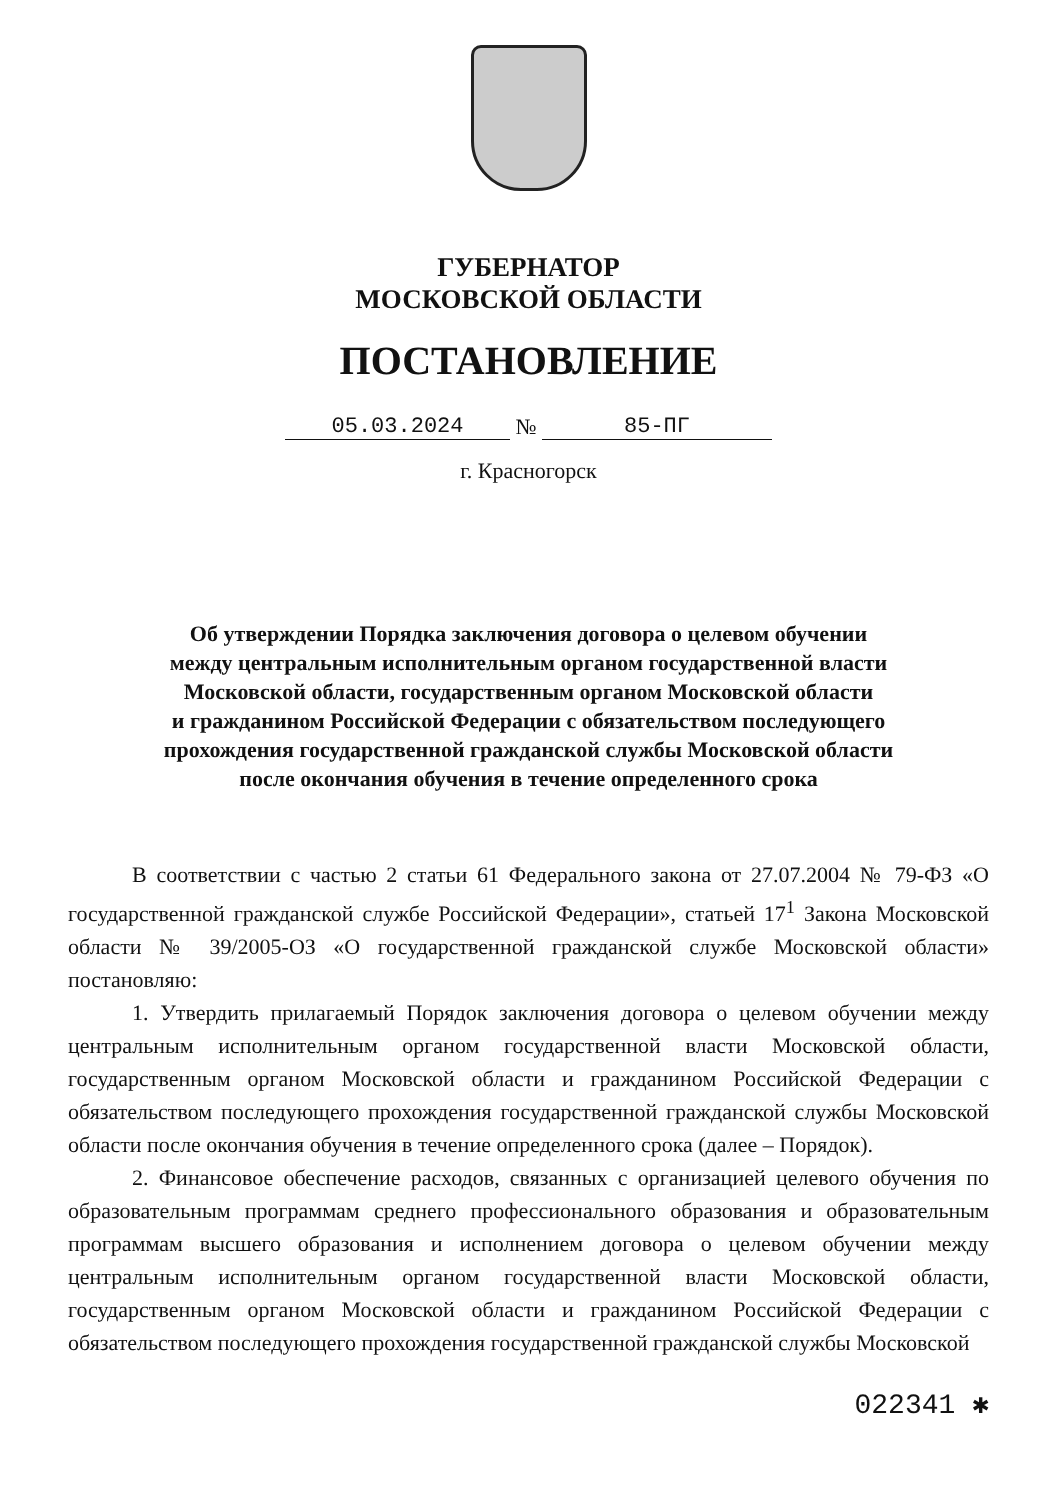ГУБЕРНАТОР
МОСКОВСКОЙ ОБЛАСТИ
ПОСТАНОВЛЕНИЕ
05.03.2024 № 85-ПГ
г. Красногорск
Об утверждении Порядка заключения договора о целевом обучении
между центральным исполнительным органом государственной власти
Московской области, государственным органом Московской области
и гражданином Российской Федерации с обязательством последующего
прохождения государственной гражданской службы Московской области
после окончания обучения в течение определенного срока
В соответствии с частью 2 статьи 61 Федерального закона от 27.07.2004 № 79-ФЗ «О государственной гражданской службе Российской Федерации», статьей 17<sup>1</sup> Закона Московской области № 39/2005-ОЗ «О государственной гражданской службе Московской области» постановляю:
1. Утвердить прилагаемый Порядок заключения договора о целевом обучении между центральным исполнительным органом государственной власти Московской области, государственным органом Московской области и гражданином Российской Федерации с обязательством последующего прохождения государственной гражданской службы Московской области после окончания обучения в течение определенного срока (далее – Порядок).
2. Финансовое обеспечение расходов, связанных с организацией целевого обучения по образовательным программам среднего профессионального образования и образовательным программам высшего образования и исполнением договора о целевом обучении между центральным исполнительным органом государственной власти Московской области, государственным органом Московской области и гражданином Российской Федерации с обязательством последующего прохождения государственной гражданской службы Московской
022341 ✱